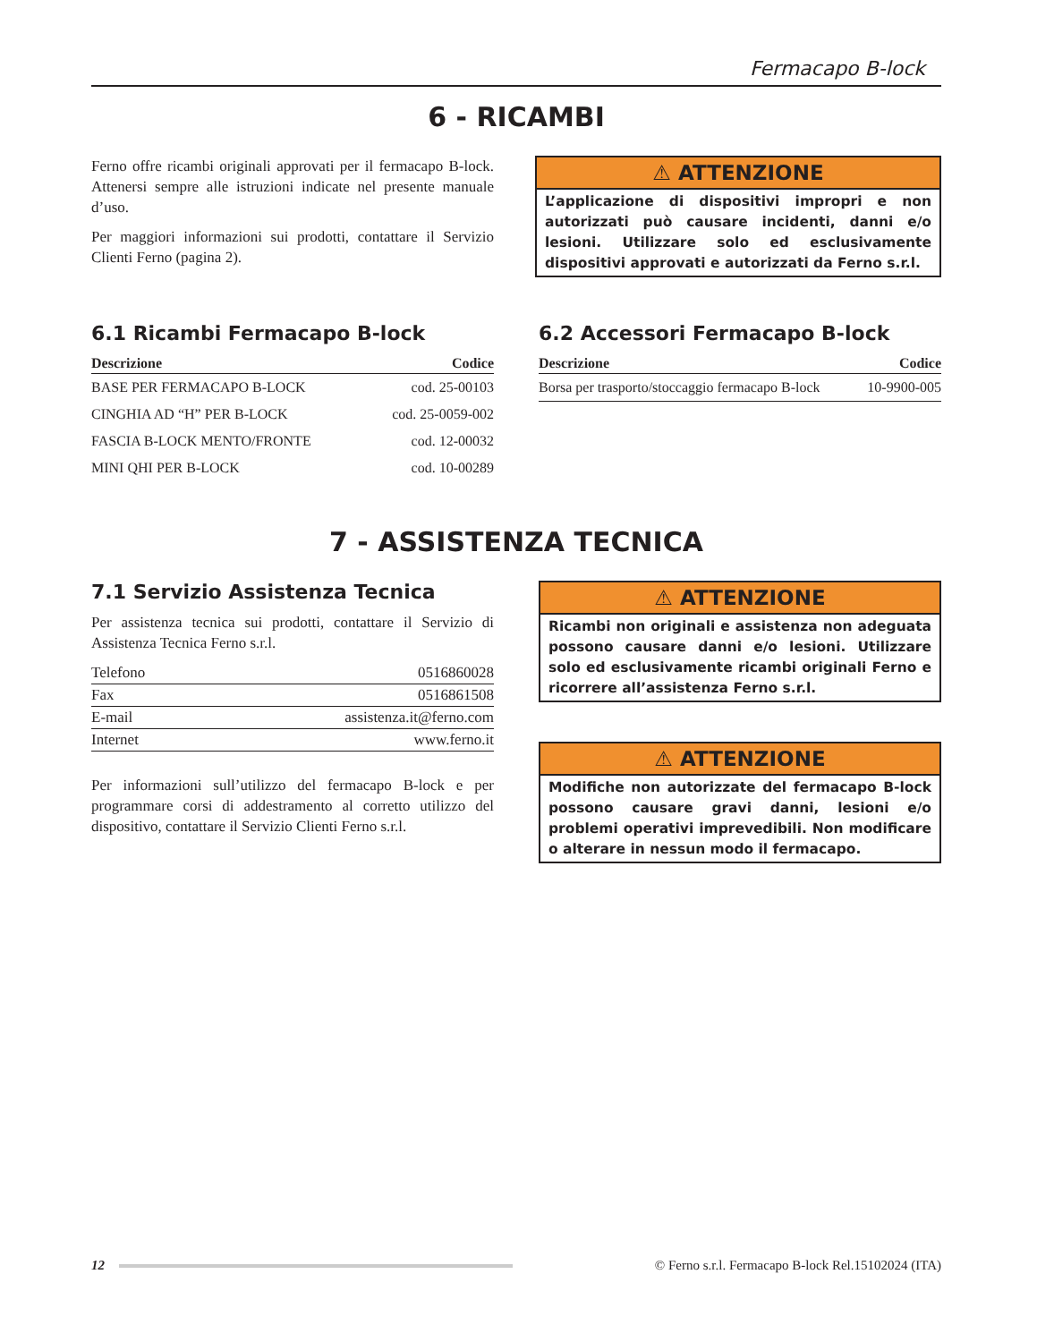Fermacapo B-lock
6 - RICAMBI
Ferno offre ricambi originali approvati per il fermacapo B-lock. Attenersi sempre alle istruzioni indicate nel presente manuale d’uso.
Per maggiori informazioni sui prodotti, contattare il Servizio Clienti Ferno (pagina 2).
⚠ ATTENZIONE
L’applicazione di dispositivi impropri e non autorizzati può causare incidenti, danni e/o lesioni. Utilizzare solo ed esclusivamente dispositivi approvati e autorizzati da Ferno s.r.l.
6.1 Ricambi Fermacapo B-lock
| Descrizione | Codice |
| --- | --- |
| BASE PER FERMACAPO B-LOCK | cod. 25-00103 |
| CINGHIA AD “H” PER B-LOCK | cod. 25-0059-002 |
| FASCIA B-LOCK MENTO/FRONTE | cod. 12-00032 |
| MINI QHI PER B-LOCK | cod. 10-00289 |
6.2 Accessori Fermacapo B-lock
| Descrizione | Codice |
| --- | --- |
| Borsa per trasporto/stoccaggio fermacapo B-lock | 10-9900-005 |
7 - ASSISTENZA TECNICA
7.1 Servizio Assistenza Tecnica
Per assistenza tecnica sui prodotti, contattare il Servizio di Assistenza Tecnica Ferno s.r.l.
| Telefono | 0516860028 |
| Fax | 0516861508 |
| E-mail | assistenza.it@ferno.com |
| Internet | www.ferno.it |
Per informazioni sull’utilizzo del fermacapo B-lock e per programmare corsi di addestramento al corretto utilizzo del dispositivo, contattare il Servizio Clienti Ferno s.r.l.
⚠ ATTENZIONE
Ricambi non originali e assistenza non adeguata possono causare danni e/o lesioni. Utilizzare solo ed esclusivamente ricambi originali Ferno e ricorrere all’assistenza Ferno s.r.l.
⚠ ATTENZIONE
Modifiche non autorizzate del fermacapo B-lock possono causare gravi danni, lesioni e/o problemi operativi imprevedibili. Non modificare o alterare in nessun modo il fermacapo.
12
© Ferno s.r.l. Fermacapo B-lock Rel.15102024 (ITA)